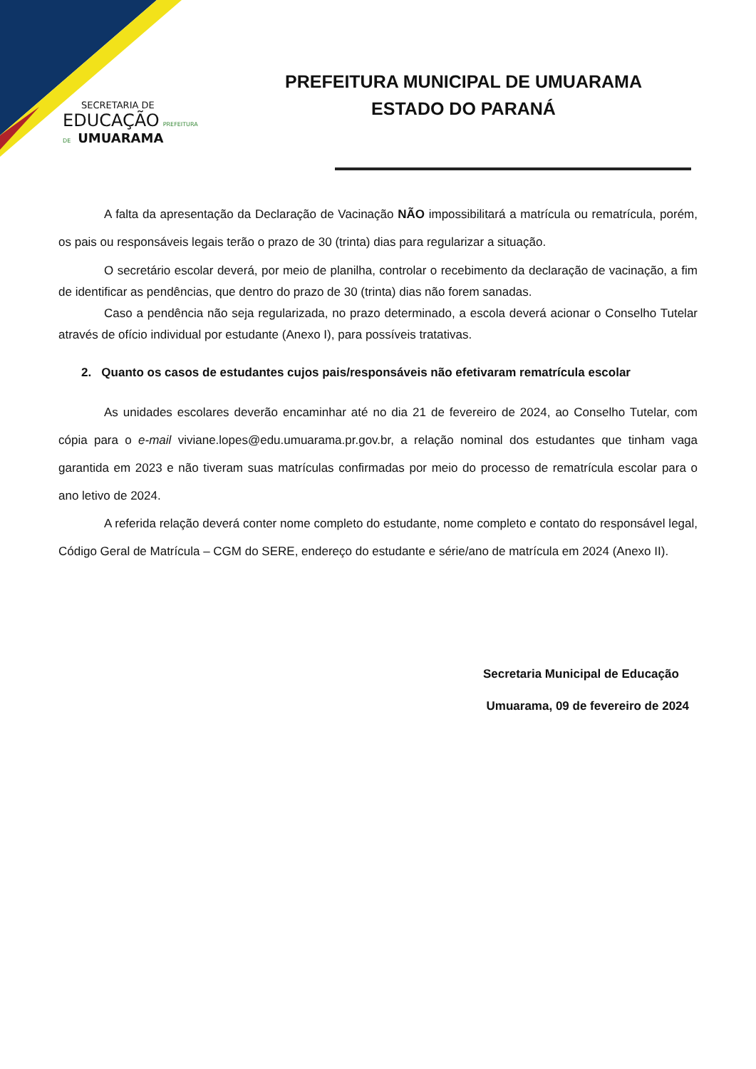SECRETARIA DE
EDUCAÇÃO PREFEITURA DE UMUARAMA
PREFEITURA MUNICIPAL DE UMUARAMA
ESTADO DO PARANÁ
A falta da apresentação da Declaração de Vacinação NÃO impossibilitará a matrícula ou rematrícula, porém, os pais ou responsáveis legais terão o prazo de 30 (trinta) dias para regularizar a situação.
O secretário escolar deverá, por meio de planilha, controlar o recebimento da declaração de vacinação, a fim de identificar as pendências, que dentro do prazo de 30 (trinta) dias não forem sanadas.
Caso a pendência não seja regularizada, no prazo determinado, a escola deverá acionar o Conselho Tutelar através de ofício individual por estudante (Anexo I), para possíveis tratativas.
2. Quanto os casos de estudantes cujos pais/responsáveis não efetivaram rematrícula escolar
As unidades escolares deverão encaminhar até no dia 21 de fevereiro de 2024, ao Conselho Tutelar, com cópia para o e-mail viviane.lopes@edu.umuarama.pr.gov.br, a relação nominal dos estudantes que tinham vaga garantida em 2023 e não tiveram suas matrículas confirmadas por meio do processo de rematrícula escolar para o ano letivo de 2024.
A referida relação deverá conter nome completo do estudante, nome completo e contato do responsável legal, Código Geral de Matrícula – CGM do SERE, endereço do estudante e série/ano de matrícula em 2024 (Anexo II).
Secretaria Municipal de Educação
Umuarama, 09 de fevereiro de 2024